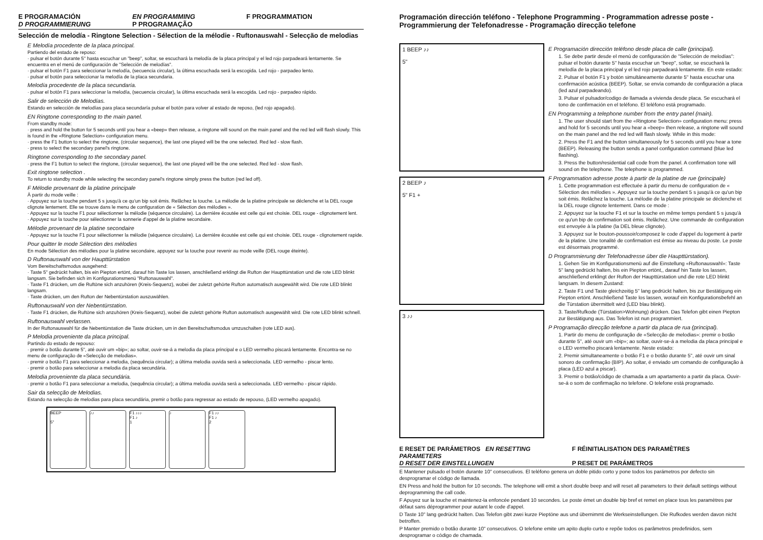E PROGRAMACIÓN EN PROGRAMMING F PROGRAMMATION D PROGRAMMIERUNG P PROGRAMAÇÃO
Selección de melodía - Ringtone Selection - Sélection de la mélodie - Ruftonauswahl - Selecção de melodias
E Melodía procedente de la placa principal.
Partiendo del estado de reposo:
· pulsar el botón durante 5" hasta escuchar un "beep", soltar, se escuchará la melodía de la placa principal y el led rojo parpadeará lentamente. Se encuentra en el menú de configuración de "Selección de melodías".
· pulsar el botón F1 para seleccionar la melodía, (secuencia circular), la última escuchada será la escogida. Led rojo - parpadeo lento.
· pulsar el botón para seleccionar la melodía de la placa secundaria.
Melodía procedente de la placa secundaría.
· pulsar el botón F1 para seleccionar la melodía, (secuencia circular), la última escuchada será la escogida. Led rojo - parpadeo rápido.
Salir de selección de Melodías.
Estando en selección de melodías para placa secundaría pulsar el botón para volver al estado de reposo, (led rojo apagado).
EN Ringtone corresponding to the main panel.
From standby mode:
· press and hold the button for 5 seconds until you hear a «beep» then release, a ringtone will sound on the main panel and the red led will flash slowly. This is found in the «Ringtone Selection» configuration menu.
· press the F1 button to select the ringtone, (circular sequence), the last one played will be the one selected. Red led - slow flash.
· press to select the secondary panel's ringtone.
Ringtone corresponding to the secondary panel.
· press the F1 button to select the ringtone, (circular sequence), the last one played will be the one selected. Red led - slow flash.
Exit ringtone selection .
To return to standby mode while selecting the secondary panel's ringtone simply press the button (red led off).
F Mélodie provenant de la platine principale
À partir du mode veille :
· Appuyez sur la touche pendant 5 s jusqu'à ce qu'un bip soit émis. Relâchez la touche. La mélodie de la platine principale se déclenche et la DEL rouge clignote lentement. Elle se trouve dans le menu de configuration de « Sélection des mélodies ».
· Appuyez sur la touche F1 pour sélectionner la mélodie (séquence circulaire). La dernière écoutée est celle qui est choisie. DEL rouge - clignotement lent.
· Appuyez sur la touche pour sélectionner la sonnerie d'appel de la platine secondaire.
Mélodie provenant de la platine secondaire
· Appuyez sur la touche F1 pour sélectionner la mélodie (séquence circulaire). La dernière écoutée est celle qui est choisie. DEL rouge - clignotement rapide.
Pour quitter le mode Sélection des mélodies
En mode Sélection des mélodies pour la platine secondaire, appuyez sur la touche pour revenir au mode veille (DEL rouge éteinte).
D Ruftonauswahl von der Haupttürstation
Vom Bereitschaftsmodus ausgehend:
· Taste 5" gedrückt halten, bis ein Piepton ertönt, darauf hin Taste los lassen, anschließend erklingt die Rufton der Haupttürstation und die rote LED blinkt langsam. Sie befinden sich im Konfigurationsmenü "Ruftonauswahl".
· Taste F1 drücken, um die Ruftöne sich anzuhören (Kreis-Sequenz), wobei der zuletzt gehörte Rufton automatisch ausgewählt wird. Die rote LED blinkt langsam.
· Taste drücken, um den Rufton der Nebentürstation auszuwählen.
Ruftonauswahl von der Nebentürstation.
· Taste F1 drücken, die Ruftöne sich anzuhören (Kreis-Sequenz), wobei die zuletzt gehörte Rufton automatisch ausgewählt wird. Die rote LED blinkt schnell.
Ruftonauswahl verlassen.
In der Ruftonauswahl für die Nebentürstation die Taste drücken, um in den Bereitschaftsmodus umzuschalten (rote LED aus).
P Melodia proveniente da placa principal.
Partindo do estado de repouso:
· premir o botão durante 5", até ouvir um «bip»; ao soltar, ouvir-se-á a melodia da placa principal e o LED vermelho piscará lentamente. Encontra-se no menu de configuração de «Selecção de melodias».
· premir o botão F1 para seleccionar a melodia, (sequência circular); a última melodia ouvida será a seleccionada. LED vermelho - piscar lento.
· premir o botão para seleccionar a melodia da placa secundária.
Melodia proveniente da placa secundária.
· premir o botão F1 para seleccionar a melodia, (sequência circular); a última melodia ouvida será a seleccionada. LED vermelho - piscar rápido.
Sair da selecção de Melodias.
Estando na selecção de melodias para placa secundária, premir o botão para regressar ao estado de repouso, (LED vermelho apagado).
BEEP
5"
♪♪ F1 ♪♪♪
F1 ♪
1
♪ F1 ♪♪
F1 ♪
2
Programación dirección teléfono - Telephone Programming - Programmation adresse poste - Programmierung der Telefonadresse - Programação direcção telefone
1 BEEP ♪♪
5"
2 BEEP ♪
5" F1 +
3 ♪♪
E Programación dirección teléfono desde placa de calle (principal).
1. Se debe partir desde el menú de configuración de "Selección de melodías": pulsar el botón durante 5" hasta escuchar un "beep", soltar, se escuchará la melodía de la placa principal y el led rojo parpadeará lentamente. En este estado:
2. Pulsar el botón F1 y botón simultáneamente durante 5" hasta escuchar una confirmación acústica (BEEP). Soltar, se envía comando de configuración a placa (led azul parpadeando).
3. Pulsar el pulsador/codigo de llamada a vivienda desde placa. Se escuchará el tono de confirmación en el teléfono. El teléfono está programado.
EN Programming a telephone number from the entry panel (main).
1. The user should start from the «Ringtone Selection» configuration menu: press and hold for 5 seconds until you hear a «beep» then release, a ringtone will sound on the main panel and the red led will flash slowly. While in this mode:
2. Press the F1 and the button simultaneously for 5 seconds until you hear a tone (BEEP). Releasing the button sends a panel configuration command (blue led flashing).
3. Press the button/residential call code from the panel. A confirmation tone will sound on the telephone. The telephone is programmed.
F Programmation adresse poste à partir de la platine de rue (principale)
1. Cette programmation est effectuée à partir du menu de configuration de « Sélection des mélodies ». Appuyez sur la touche pendant 5 s jusqu'à ce qu'un bip soit émis. Relâchez la touche. La mélodie de la platine principale se déclenche et la DEL rouge clignote lentement. Dans ce mode :
2. Appuyez sur la touche F1 et sur la touche en même temps pendant 5 s jusqu'à ce qu'un bip de confirmation soit émis. Relâchez. Une commande de configuration est envoyée à la platine (la DEL bleue clignote).
3. Appuyez sur le bouton-poussoir/composez le code d'appel du logement à partir de la platine. Une tonalité de confirmation est émise au niveau du poste. Le poste est désormais programmé.
D Programmierung der Telefonadresse über die Haupttürstation).
1. Gehen Sie im Konfigurationsmenü auf die Einstellung «Ruftonauswahl»: Taste 5" lang gedrückt halten, bis ein Piepton ertönt,, darauf hin Taste los lassen, anschließend erklingt der Rufton der Haupttürstation und die rote LED blinkt langsam. In diesem Zustand:
2. Taste F1 und Taste gleichzeitig 5" lang gedrückt halten, bis zur Bestätigung ein Piepton ertönt. Anschließend Taste los lassen, worauf ein Konfigurationsbefehl an die Türstation übermittelt wird (LED blau blinkt).
3. Taste/Rufkode (Türstation>Wohnung) drücken. Das Telefon gibt einen Piepton zur Bestätigung aus. Das Telefon ist nun programmiert.
P Programação direcção telefone a partir da placa de rua (principal).
1. Partir do menu de configuração de «Selecção de melodias»: premir o botão durante 5", até ouvir um «bip»; ao soltar, ouvir-se-á a melodia da placa principal e o LED vermelho piscará lentamente. Neste estado:
2. Premir simultaneamente o botão F1 e o botão durante 5", até ouvir um sinal sonoro de confirmação (BIP). Ao soltar, é enviado um comando de configuração à placa (LED azul a piscar).
3. Premir o botão/código de chamada a um apartamento a partir da placa. Ouvir-se-á o som de confirmação no telefone. O telefone está programado.
E RESET DE PARÁMETROS EN RESETTING PARAMETERS F RÉINITIALISATION DES PARAMÈTRES D RESET DER EINSTELLUNGEN P RESET DE PARÁMETROS
E Mantener pulsado el botón durante 10" consecutivos. El teléfono genera un doble pitido corto y pone todos los parámetros por defecto sin desprogramar el código de llamada.
EN Press and hold the button for 10 seconds. The telephone will emit a short double beep and will reset all parameters to their default settings without deprogramming the call code.
F Apuyez sur la touche et maintenez-la enfoncée pendant 10 secondes. Le poste émet un double bip bref et remet en place tous les paramètres par défaut sans déprogrammer pour autant le code d'appel.
D Taste 10" lang gedrückt halten. Das Telefon gibt zwei kurze Pieptöne aus und übernimmt die Werkseinstellungen. Die Rufkodes werden davon nicht betroffen.
P Manter premido o botão durante 10" consecutivos. O telefone emite um apito duplo curto e repõe todos os parâmetros predefinidos, sem desprogramar o código de chamada.